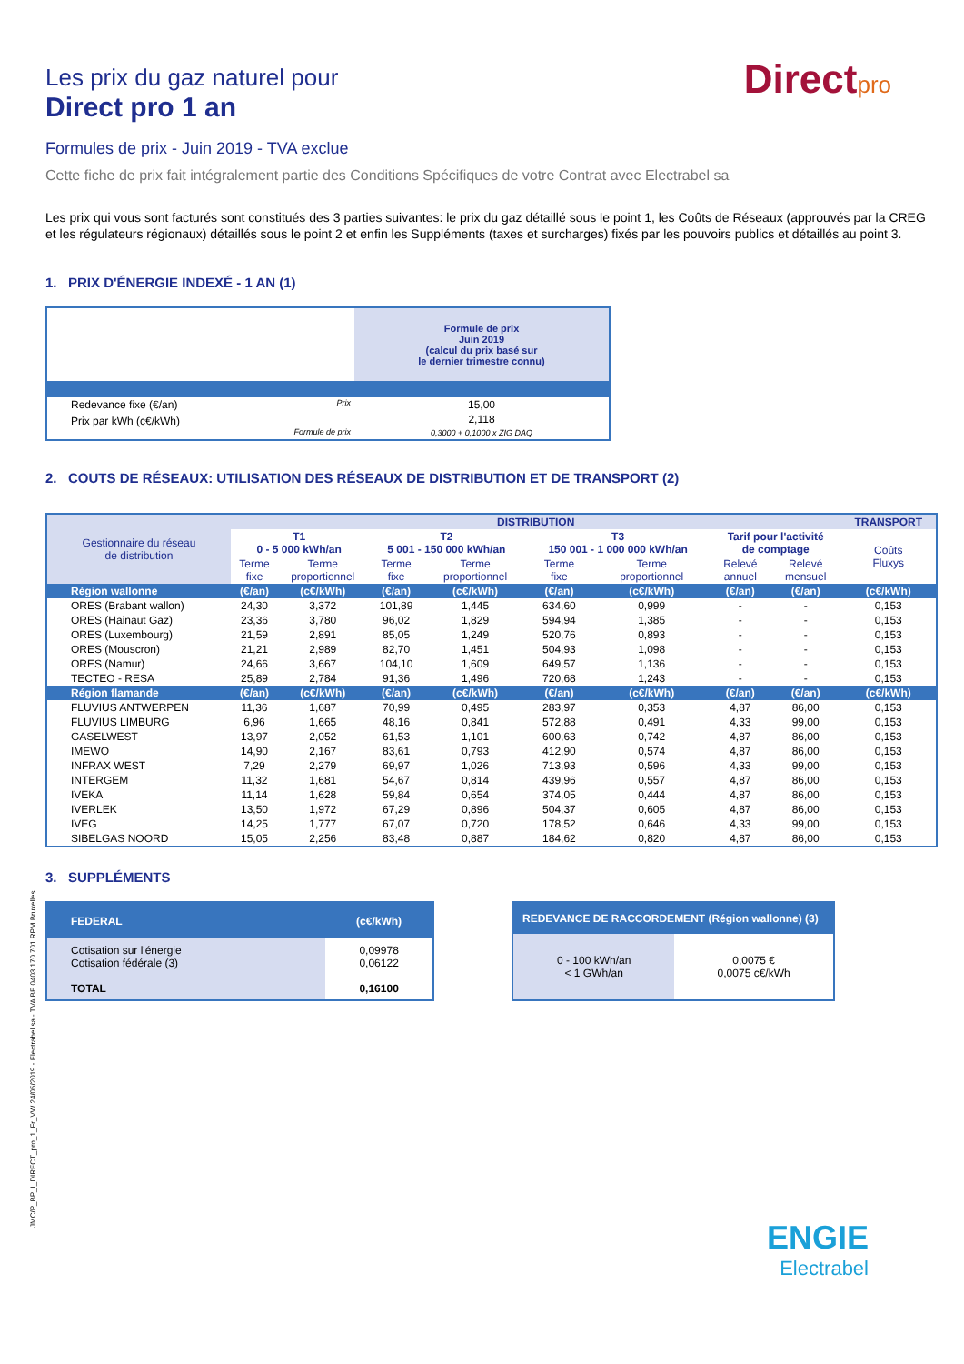Directpro
Les prix du gaz naturel pour
Direct pro 1 an
Formules de prix - Juin 2019 - TVA exclue
Cette fiche de prix fait intégralement partie des Conditions Spécifiques de votre Contrat avec Electrabel sa
Les prix qui vous sont facturés sont constitués des 3 parties suivantes: le prix du gaz détaillé sous le point 1, les Coûts de Réseaux (approuvés par la CREG et les régulateurs régionaux) détaillés sous le point 2 et enfin les Suppléments (taxes et surcharges) fixés par les pouvoirs publics et détaillés au point 3.
1. PRIX D'ÉNERGIE INDEXÉ - 1 AN (1)
| | Formule de prix Juin 2019 (calcul du prix basé sur le dernier trimestre connu) |
| Redevance fixe (€/an) Prix | 15,00 |
| Prix par kWh (c€/kWh) Formule de prix | 2,118 0,3000 + 0,1000 x ZIG DAQ |
2. COUTS DE RÉSEAUX: UTILISATION DES RÉSEAUX DE DISTRIBUTION ET DE TRANSPORT (2)
| Gestionnaire du réseau de distribution | DISTRIBUTION | | | | | | | | TRANSPORT |
| | T1 0 - 5 000 kWh/an | | T2 5 001 - 150 000 kWh/an | | T3 150 001 - 1 000 000 kWh/an | | Tarif pour l'activité de comptage | | Coûts Fluxys |
| | Terme fixe | Terme proportionnel | Terme fixe | Terme proportionnel | Terme fixe | Terme proportionnel | Relevé annuel | Relevé mensuel | |
| Région wallonne | (€/an) | (c€/kWh) | (€/an) | (c€/kWh) | (€/an) | (c€/kWh) | (€/an) | (€/an) | (c€/kWh) |
| ORES (Brabant wallon) | 24,30 | 3,372 | 101,89 | 1,445 | 634,60 | 0,999 | - | - | 0,153 |
| ORES (Hainaut Gaz) | 23,36 | 3,780 | 96,02 | 1,829 | 594,94 | 1,385 | - | - | 0,153 |
| ORES (Luxembourg) | 21,59 | 2,891 | 85,05 | 1,249 | 520,76 | 0,893 | - | - | 0,153 |
| ORES (Mouscron) | 21,21 | 2,989 | 82,70 | 1,451 | 504,93 | 1,098 | - | - | 0,153 |
| ORES (Namur) | 24,66 | 3,667 | 104,10 | 1,609 | 649,57 | 1,136 | - | - | 0,153 |
| TECTEO - RESA | 25,89 | 2,784 | 91,36 | 1,496 | 720,68 | 1,243 | - | - | 0,153 |
| Région flamande | (€/an) | (c€/kWh) | (€/an) | (c€/kWh) | (€/an) | (c€/kWh) | (€/an) | (€/an) | (c€/kWh) |
| FLUVIUS ANTWERPEN | 11,36 | 1,687 | 70,99 | 0,495 | 283,97 | 0,353 | 4,87 | 86,00 | 0,153 |
| FLUVIUS LIMBURG | 6,96 | 1,665 | 48,16 | 0,841 | 572,88 | 0,491 | 4,33 | 99,00 | 0,153 |
| GASELWEST | 13,97 | 2,052 | 61,53 | 1,101 | 600,63 | 0,742 | 4,87 | 86,00 | 0,153 |
| IMEWO | 14,90 | 2,167 | 83,61 | 0,793 | 412,90 | 0,574 | 4,87 | 86,00 | 0,153 |
| INFRAX WEST | 7,29 | 2,279 | 69,97 | 1,026 | 713,93 | 0,596 | 4,33 | 99,00 | 0,153 |
| INTERGEM | 11,32 | 1,681 | 54,67 | 0,814 | 439,96 | 0,557 | 4,87 | 86,00 | 0,153 |
| IVEKA | 11,14 | 1,628 | 59,84 | 0,654 | 374,05 | 0,444 | 4,87 | 86,00 | 0,153 |
| IVERLEK | 13,50 | 1,972 | 67,29 | 0,896 | 504,37 | 0,605 | 4,87 | 86,00 | 0,153 |
| IVEG | 14,25 | 1,777 | 67,07 | 0,720 | 178,52 | 0,646 | 4,33 | 99,00 | 0,153 |
| SIBELGAS NOORD | 15,05 | 2,256 | 83,48 | 0,887 | 184,62 | 0,820 | 4,87 | 86,00 | 0,153 |
3. SUPPLÉMENTS
| FEDERAL | (c€/kWh) |
| Cotisation sur l'énergie Cotisation fédérale (3) TOTAL | 0,09978 0,06122 0,16100 |
| REDEVANCE DE RACCORDEMENT (Région wallonne) (3) | |
| 0 - 100 kWh/an < 1 GWh/an | 0,0075 € 0,0075 c€/kWh |
JMC/P_BP_I_DIRECT_pro_1_Fr_VW 24/05/2019 - Electrabel sa - TVA BE 0403.170.701 RPM Bruxelles
ENGIE
Electrabel